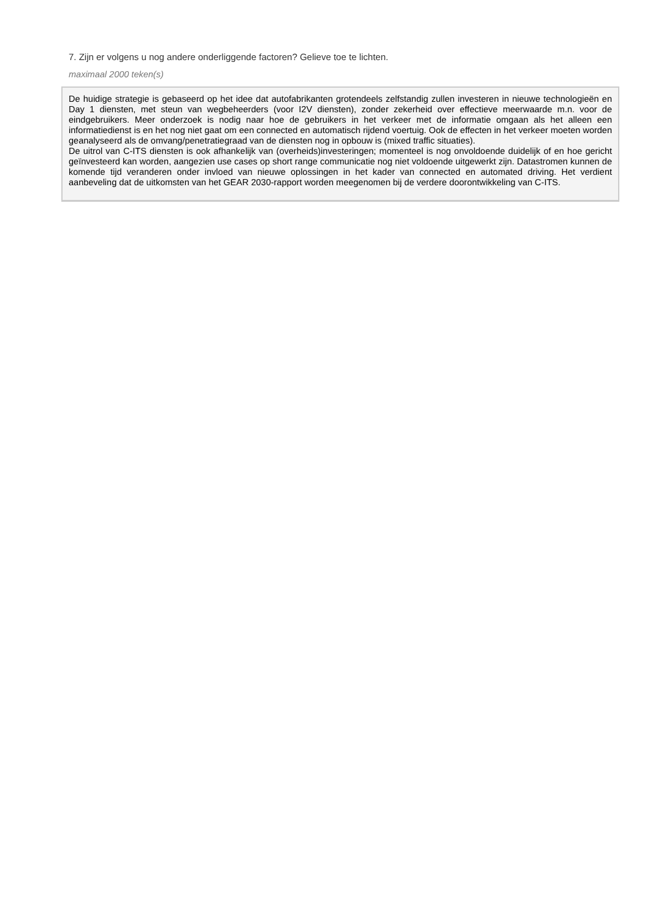7. Zijn er volgens u nog andere onderliggende factoren? Gelieve toe te lichten.
maximaal 2000 teken(s)
De huidige strategie is gebaseerd op het idee dat autofabrikanten grotendeels zelfstandig zullen investeren in nieuwe technologieën en Day 1 diensten, met steun van wegbeheerders (voor I2V diensten), zonder zekerheid over effectieve meerwaarde m.n. voor de eindgebruikers. Meer onderzoek is nodig naar hoe de gebruikers in het verkeer met de informatie omgaan als het alleen een informatiedienst is en het nog niet gaat om een connected en automatisch rijdend voertuig. Ook de effecten in het verkeer moeten worden geanalyseerd als de omvang/penetratiegraad van de diensten nog in opbouw is (mixed traffic situaties).
De uitrol van C-ITS diensten is ook afhankelijk van (overheids)investeringen; momenteel is nog onvoldoende duidelijk of en hoe gericht geïnvesteerd kan worden, aangezien use cases op short range communicatie nog niet voldoende uitgewerkt zijn. Datastromen kunnen de komende tijd veranderen onder invloed van nieuwe oplossingen in het kader van connected en automated driving. Het verdient aanbeveling dat de uitkomsten van het GEAR 2030-rapport worden meegenomen bij de verdere doorontwikkeling van C-ITS.